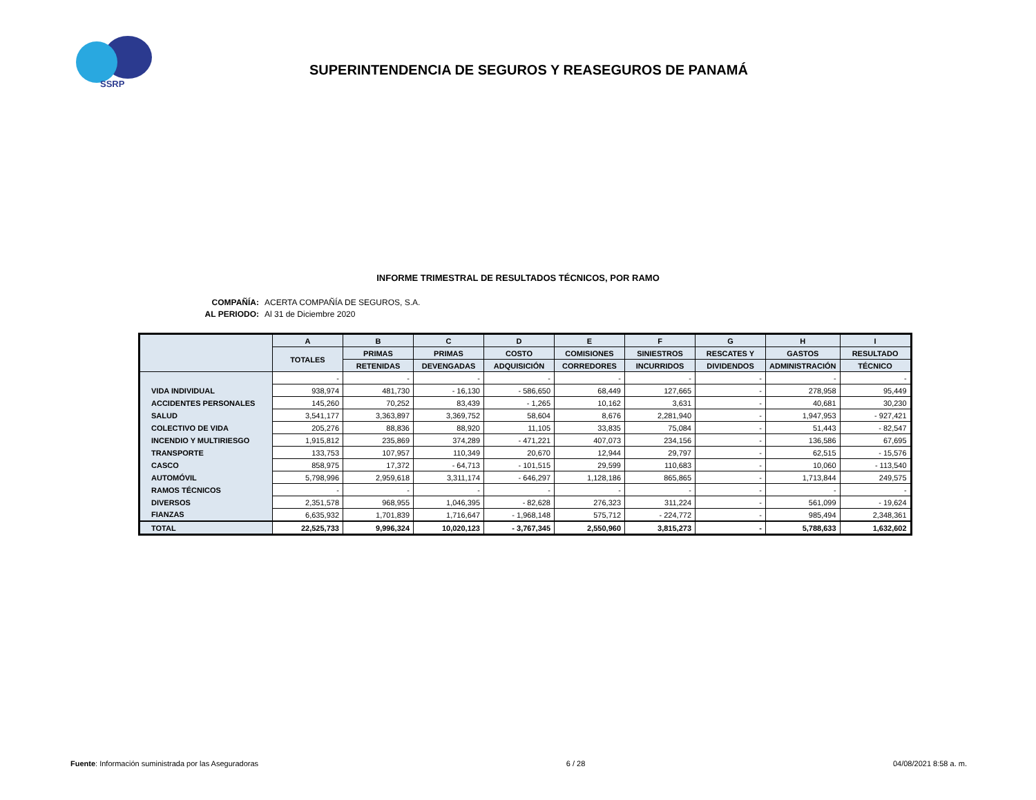SSRP
SUPERINTENDENCIA DE SEGUROS Y REASEGUROS DE PANAMÁ
INFORME TRIMESTRAL DE RESULTADOS TÉCNICOS, POR RAMO
COMPAÑÍA: ACERTA COMPAÑÍA DE SEGUROS, S.A.
AL PERIODO: Al 31 de Diciembre 2020
| | A | B | C | D | E | F | G | H | I |
| --- | --- | --- | --- | --- | --- | --- | --- | --- | --- |
| | TOTALES | PRIMAS | PRIMAS | COSTO | COMISIONES | SINIESTROS | RESCATES Y | GASTOS | RESULTADO |
| | | RETENIDAS | DEVENGADAS | ADQUISICIÓN | CORREDORES | INCURRIDOS | DIVIDENDOS | ADMINISTRACIÓN | TÉCNICO |
| | - | - | - | - | - | - | - | - | - |
| VIDA INDIVIDUAL | 938,974 | 481,730 | - 16,130 | - 586,650 | 68,449 | 127,665 | - | 278,958 | 95,449 |
| ACCIDENTES PERSONALES | 145,260 | 70,252 | 83,439 | - 1,265 | 10,162 | 3,631 | - | 40,681 | 30,230 |
| SALUD | 3,541,177 | 3,363,897 | 3,369,752 | 58,604 | 8,676 | 2,281,940 | - | 1,947,953 | - 927,421 |
| COLECTIVO DE VIDA | 205,276 | 88,836 | 88,920 | 11,105 | 33,835 | 75,084 | - | 51,443 | - 82,547 |
| INCENDIO Y MULTIRIESGO | 1,915,812 | 235,869 | 374,289 | - 471,221 | 407,073 | 234,156 | - | 136,586 | 67,695 |
| TRANSPORTE | 133,753 | 107,957 | 110,349 | 20,670 | 12,944 | 29,797 | - | 62,515 | - 15,576 |
| CASCO | 858,975 | 17,372 | - 64,713 | - 101,515 | 29,599 | 110,683 | - | 10,060 | - 113,540 |
| AUTOMÓVIL | 5,798,996 | 2,959,618 | 3,311,174 | - 646,297 | 1,128,186 | 865,865 | - | 1,713,844 | 249,575 |
| RAMOS TÉCNICOS | - | - | - | - | - | - | - | - | - |
| DIVERSOS | 2,351,578 | 968,955 | 1,046,395 | - 82,628 | 276,323 | 311,224 | - | 561,099 | - 19,624 |
| FIANZAS | 6,635,932 | 1,701,839 | 1,716,647 | - 1,968,148 | 575,712 | - 224,772 | - | 985,494 | 2,348,361 |
| TOTAL | 22,525,733 | 9,996,324 | 10,020,123 | - 3,767,345 | 2,550,960 | 3,815,273 | - | 5,788,633 | 1,632,602 |
Fuente: Información suministrada por las Aseguradoras 6 / 28 04/08/2021 8:58 a. m.